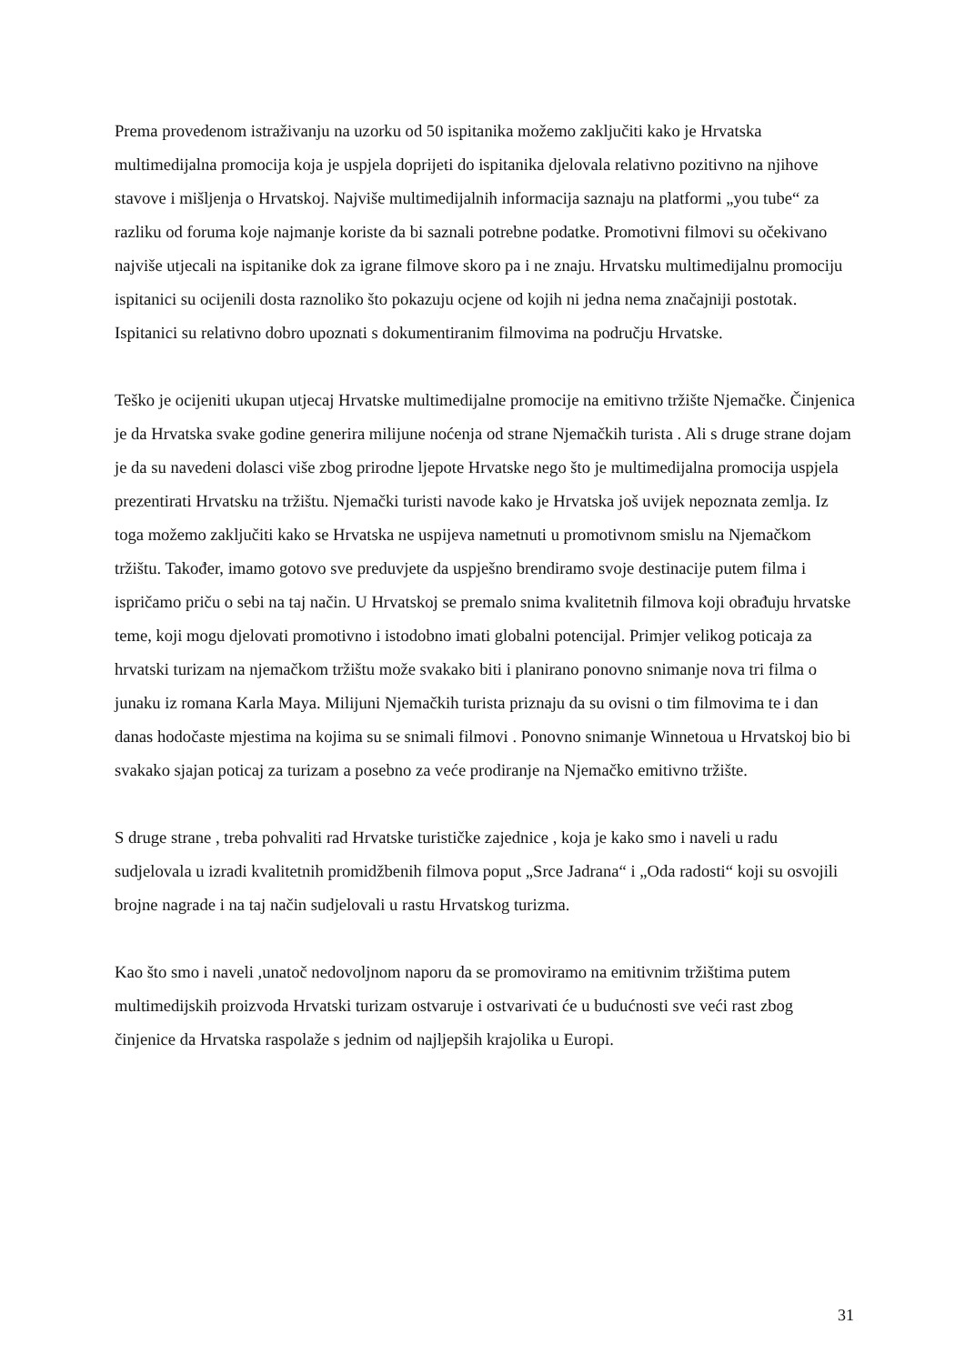Prema provedenom istraživanju na uzorku od 50 ispitanika možemo zaključiti kako je Hrvatska multimedijalna promocija koja je uspjela doprijeti do ispitanika djelovala relativno pozitivno na njihove stavove i mišljenja o Hrvatskoj. Najviše multimedijalnih informacija saznaju na platformi „you tube“ za razliku od foruma koje najmanje koriste da bi saznali potrebne podatke. Promotivni filmovi su očekivano najviše utjecali na ispitanike dok za igrane filmove skoro pa i ne znaju. Hrvatsku multimedijalnu promociju ispitanici su ocijenili dosta raznoliko što pokazuju ocjene od kojih ni jedna nema značajniji postotak. Ispitanici su relativno dobro upoznati s dokumentiranim filmovima na području Hrvatske.
Teško je ocijeniti ukupan utjecaj Hrvatske multimedijalne promocije na emitivno tržište Njemačke. Činjenica je da Hrvatska svake godine generira milijune noćenja od strane Njemačkih turista . Ali s druge strane dojam je da su navedeni dolasci više zbog prirodne ljepote Hrvatske nego što je multimedijalna promocija uspjela prezentirati Hrvatsku na tržištu. Njemački turisti navode kako je Hrvatska još uvijek nepoznata zemlja. Iz toga možemo zaključiti kako se Hrvatska ne uspijeva nametnuti u promotivnom smislu na Njemačkom tržištu. Također, imamo gotovo sve preduvjete da uspješno brendiramo svoje destinacije putem filma i ispričamo priču o sebi na taj način. U Hrvatskoj se premalo snima kvalitetnih filmova koji obrađuju hrvatske teme, koji mogu djelovati promotivno i istodobno imati globalni potencijal. Primjer velikog poticaja za hrvatski turizam na njemačkom tržištu može svakako biti i planirano ponovno snimanje nova tri filma o junaku iz romana Karla Maya. Milijuni Njemačkih turista priznaju da su ovisni o tim filmovima te i dan danas hodočaste mjestima na kojima su se snimali filmovi . Ponovno snimanje Winnetoua u Hrvatskoj bio bi svakako sjajan poticaj za turizam a posebno za veće prodiranje na Njemačko emitivno tržište.
S druge strane , treba pohvaliti rad Hrvatske turističke zajednice , koja je kako smo i naveli u radu sudjelovala u izradi kvalitetnih promidžbenih filmova poput „Srce Jadrana“ i „Oda radosti“ koji su osvojili brojne nagrade i na taj način sudjelovali u rastu Hrvatskog turizma.
Kao što smo i naveli ,unatoč nedovoljnom naporu da se promoviramo na emitivnim tržištima putem multimedijskih proizvoda Hrvatski turizam ostvaruje i ostvarivati će u budućnosti sve veći rast zbog činjenice da Hrvatska raspolaže s jednim od najljepših krajolika u Europi.
31